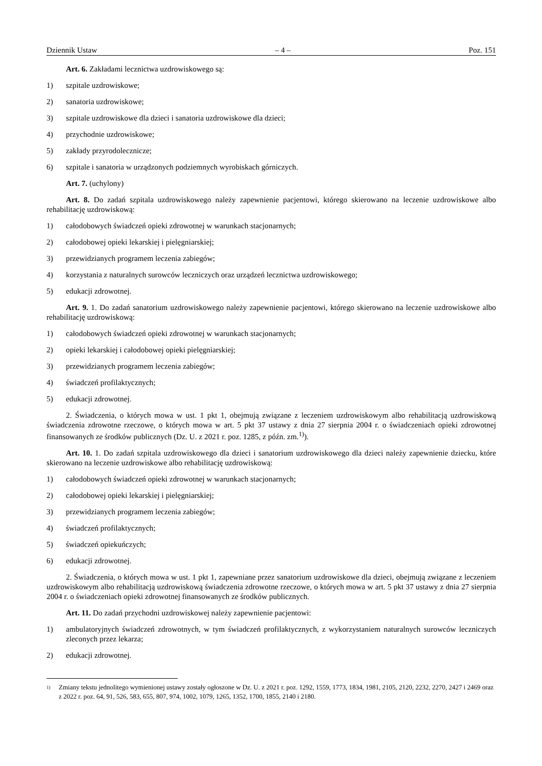Dziennik Ustaw – 4 – Poz. 151
Art. 6. Zakładami lecznictwa uzdrowiskowego są:
1) szpitale uzdrowiskowe;
2) sanatoria uzdrowiskowe;
3) szpitale uzdrowiskowe dla dzieci i sanatoria uzdrowiskowe dla dzieci;
4) przychodnie uzdrowiskowe;
5) zakłady przyrodolecznicze;
6) szpitale i sanatoria w urządzonych podziemnych wyrobiskach górniczych.
Art. 7. (uchylony)
Art. 8. Do zadań szpitala uzdrowiskowego należy zapewnienie pacjentowi, którego skierowano na leczenie uzdrowiskowe albo rehabilitację uzdrowiskową:
1) całodobowych świadczeń opieki zdrowotnej w warunkach stacjonarnych;
2) całodobowej opieki lekarskiej i pielęgniarskiej;
3) przewidzianych programem leczenia zabiegów;
4) korzystania z naturalnych surowców leczniczych oraz urządzeń lecznictwa uzdrowiskowego;
5) edukacji zdrowotnej.
Art. 9. 1. Do zadań sanatorium uzdrowiskowego należy zapewnienie pacjentowi, którego skierowano na leczenie uzdrowiskowe albo rehabilitację uzdrowiskową:
1) całodobowych świadczeń opieki zdrowotnej w warunkach stacjonarnych;
2) opieki lekarskiej i całodobowej opieki pielęgniarskiej;
3) przewidzianych programem leczenia zabiegów;
4) świadczeń profilaktycznych;
5) edukacji zdrowotnej.
2. Świadczenia, o których mowa w ust. 1 pkt 1, obejmują związane z leczeniem uzdrowiskowym albo rehabilitacją uzdrowiskową świadczenia zdrowotne rzeczowe, o których mowa w art. 5 pkt 37 ustawy z dnia 27 sierpnia 2004 r. o świadczeniach opieki zdrowotnej finansowanych ze środków publicznych (Dz. U. z 2021 r. poz. 1285, z późn. zm.<sup>1)</sup>).
Art. 10. 1. Do zadań szpitala uzdrowiskowego dla dzieci i sanatorium uzdrowiskowego dla dzieci należy zapewnienie dziecku, które skierowano na leczenie uzdrowiskowe albo rehabilitację uzdrowiskową:
1) całodobowych świadczeń opieki zdrowotnej w warunkach stacjonarnych;
2) całodobowej opieki lekarskiej i pielęgniarskiej;
3) przewidzianych programem leczenia zabiegów;
4) świadczeń profilaktycznych;
5) świadczeń opiekuńczych;
6) edukacji zdrowotnej.
2. Świadczenia, o których mowa w ust. 1 pkt 1, zapewniane przez sanatorium uzdrowiskowe dla dzieci, obejmują związane z leczeniem uzdrowiskowym albo rehabilitacją uzdrowiskową świadczenia zdrowotne rzeczowe, o których mowa w art. 5 pkt 37 ustawy z dnia 27 sierpnia 2004 r. o świadczeniach opieki zdrowotnej finansowanych ze środków publicznych.
Art. 11. Do zadań przychodni uzdrowiskowej należy zapewnienie pacjentowi:
1) ambulatoryjnych świadczeń zdrowotnych, w tym świadczeń profilaktycznych, z wykorzystaniem naturalnych surowców leczniczych zleconych przez lekarza;
2) edukacji zdrowotnej.
1) Zmiany tekstu jednolitego wymienionej ustawy zostały ogłoszone w Dz. U. z 2021 r. poz. 1292, 1559, 1773, 1834, 1981, 2105, 2120, 2232, 2270, 2427 i 2469 oraz z 2022 r. poz. 64, 91, 526, 583, 655, 807, 974, 1002, 1079, 1265, 1352, 1700, 1855, 2140 i 2180.